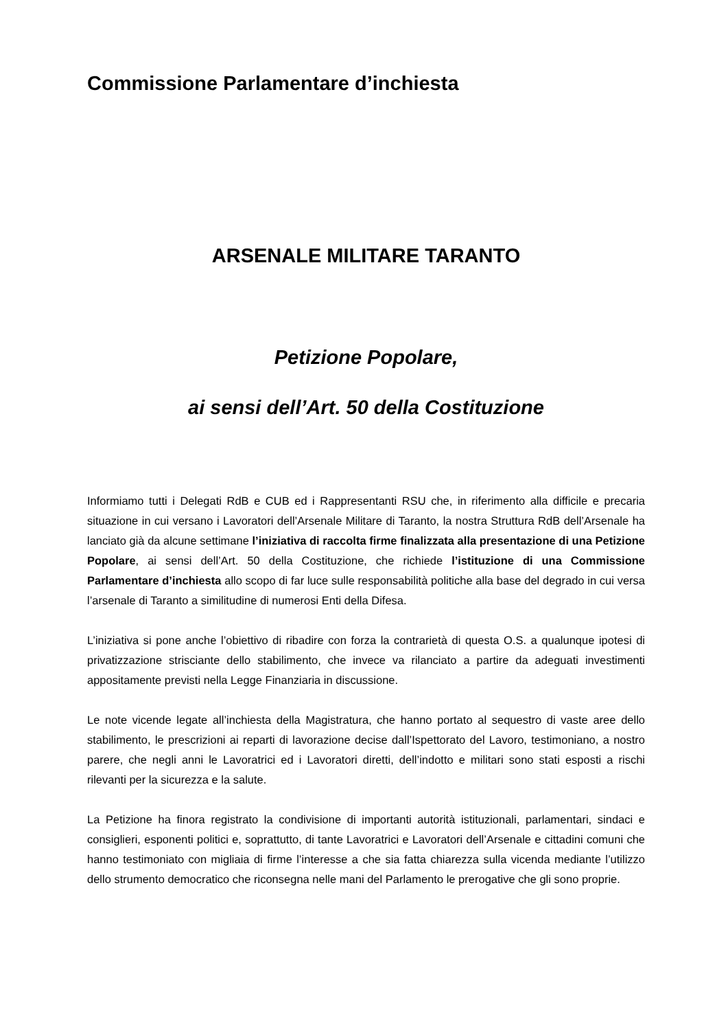Commissione Parlamentare d’inchiesta
ARSENALE MILITARE TARANTO
Petizione Popolare,
ai sensi dell’Art. 50 della Costituzione
Informiamo tutti i Delegati RdB e CUB ed i Rappresentanti RSU che, in riferimento alla difficile e precaria situazione in cui versano i Lavoratori dell’Arsenale Militare di Taranto, la nostra Struttura RdB dell’Arsenale ha lanciato già da alcune settimane l’iniziativa di raccolta firme finalizzata alla presentazione di una Petizione Popolare, ai sensi dell’Art. 50 della Costituzione, che richiede l’istituzione di una Commissione Parlamentare d’inchiesta allo scopo di far luce sulle responsabilità politiche alla base del degrado in cui versa l’arsenale di Taranto a similitudine di numerosi Enti della Difesa.
L’iniziativa si pone anche l’obiettivo di ribadire con forza la contrarietà di questa O.S. a qualunque ipotesi di privatizzazione strisciante dello stabilimento, che invece va rilanciato a partire da adeguati investimenti appositamente previsti nella Legge Finanziaria in discussione.
Le note vicende legate all’inchiesta della Magistratura, che hanno portato al sequestro di vaste aree dello stabilimento, le prescrizioni ai reparti di lavorazione decise dall’Ispettorato del Lavoro, testimoniano, a nostro parere, che negli anni le Lavoratrici ed i Lavoratori diretti, dell’indotto e militari sono stati esposti a rischi rilevanti per la sicurezza e la salute.
La Petizione ha finora registrato la condivisione di importanti autorità istituzionali, parlamentari, sindaci e consiglieri, esponenti politici e, soprattutto, di tante Lavoratrici e Lavoratori dell’Arsenale e cittadini comuni che hanno testimoniato con migliaia di firme l’interesse a che sia fatta chiarezza sulla vicenda mediante l’utilizzo dello strumento democratico che riconsegna nelle mani del Parlamento le prerogative che gli sono proprie.